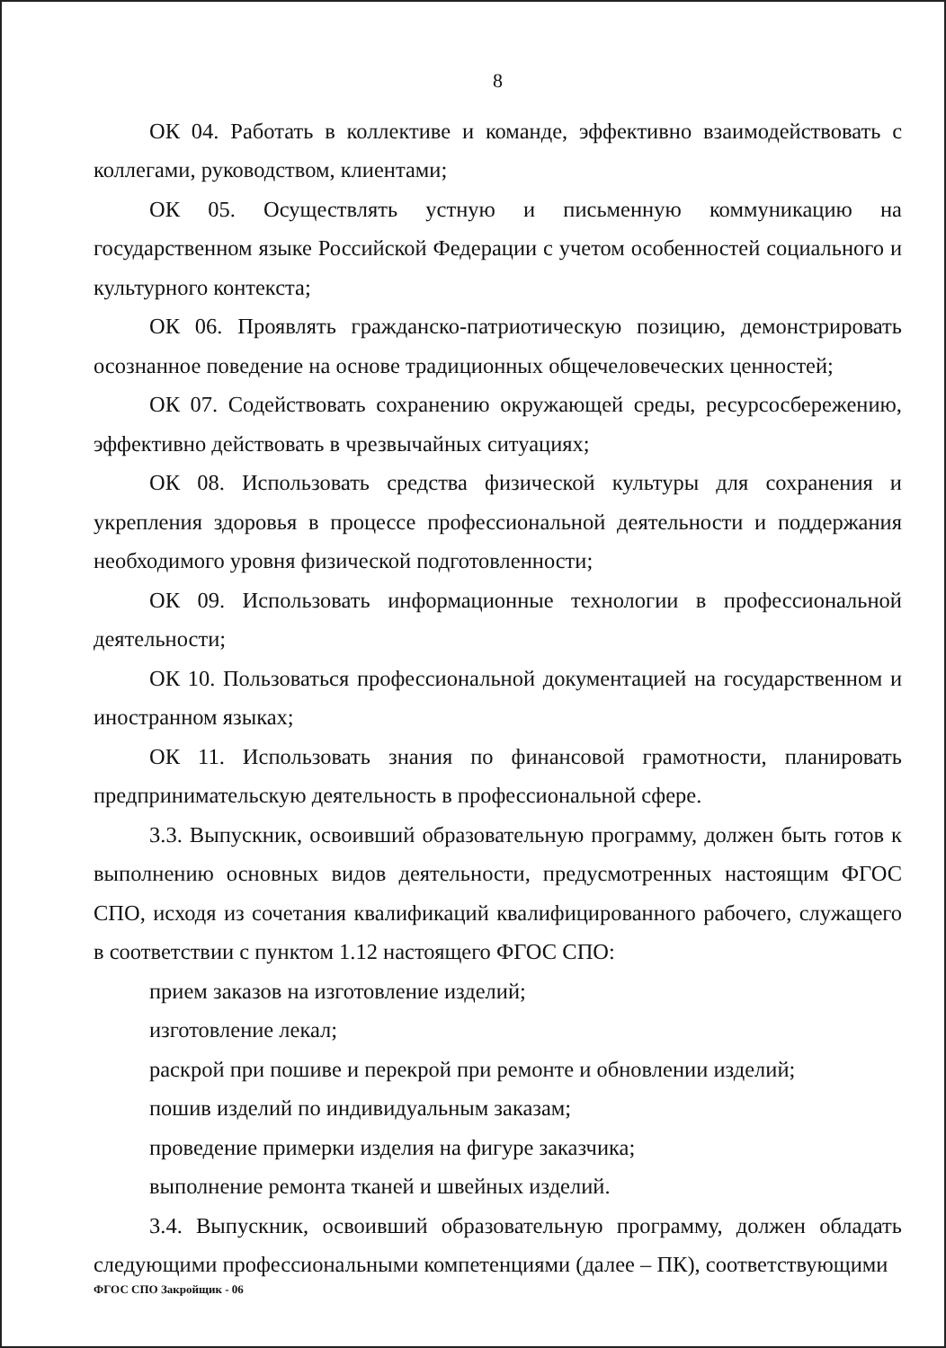8
ОК 04. Работать в коллективе и команде, эффективно взаимодействовать с коллегами, руководством, клиентами;
ОК 05. Осуществлять устную и письменную коммуникацию на государственном языке Российской Федерации с учетом особенностей социального и культурного контекста;
ОК 06. Проявлять гражданско-патриотическую позицию, демонстрировать осознанное поведение на основе традиционных общечеловеческих ценностей;
ОК 07. Содействовать сохранению окружающей среды, ресурсосбережению, эффективно действовать в чрезвычайных ситуациях;
ОК 08. Использовать средства физической культуры для сохранения и укрепления здоровья в процессе профессиональной деятельности и поддержания необходимого уровня физической подготовленности;
ОК 09. Использовать информационные технологии в профессиональной деятельности;
ОК 10. Пользоваться профессиональной документацией на государственном и иностранном языках;
ОК 11. Использовать знания по финансовой грамотности, планировать предпринимательскую деятельность в профессиональной сфере.
3.3. Выпускник, освоивший образовательную программу, должен быть готов к выполнению основных видов деятельности, предусмотренных настоящим ФГОС СПО, исходя из сочетания квалификаций квалифицированного рабочего, служащего в соответствии с пунктом 1.12 настоящего ФГОС СПО:
прием заказов на изготовление изделий;
изготовление лекал;
раскрой при пошиве и перекрой при ремонте и обновлении изделий;
пошив изделий по индивидуальным заказам;
проведение примерки изделия на фигуре заказчика;
выполнение ремонта тканей и швейных изделий.
3.4. Выпускник, освоивший образовательную программу, должен обладать следующими профессиональными компетенциями (далее – ПК), соответствующими
ФГОС СПО Закройщик - 06